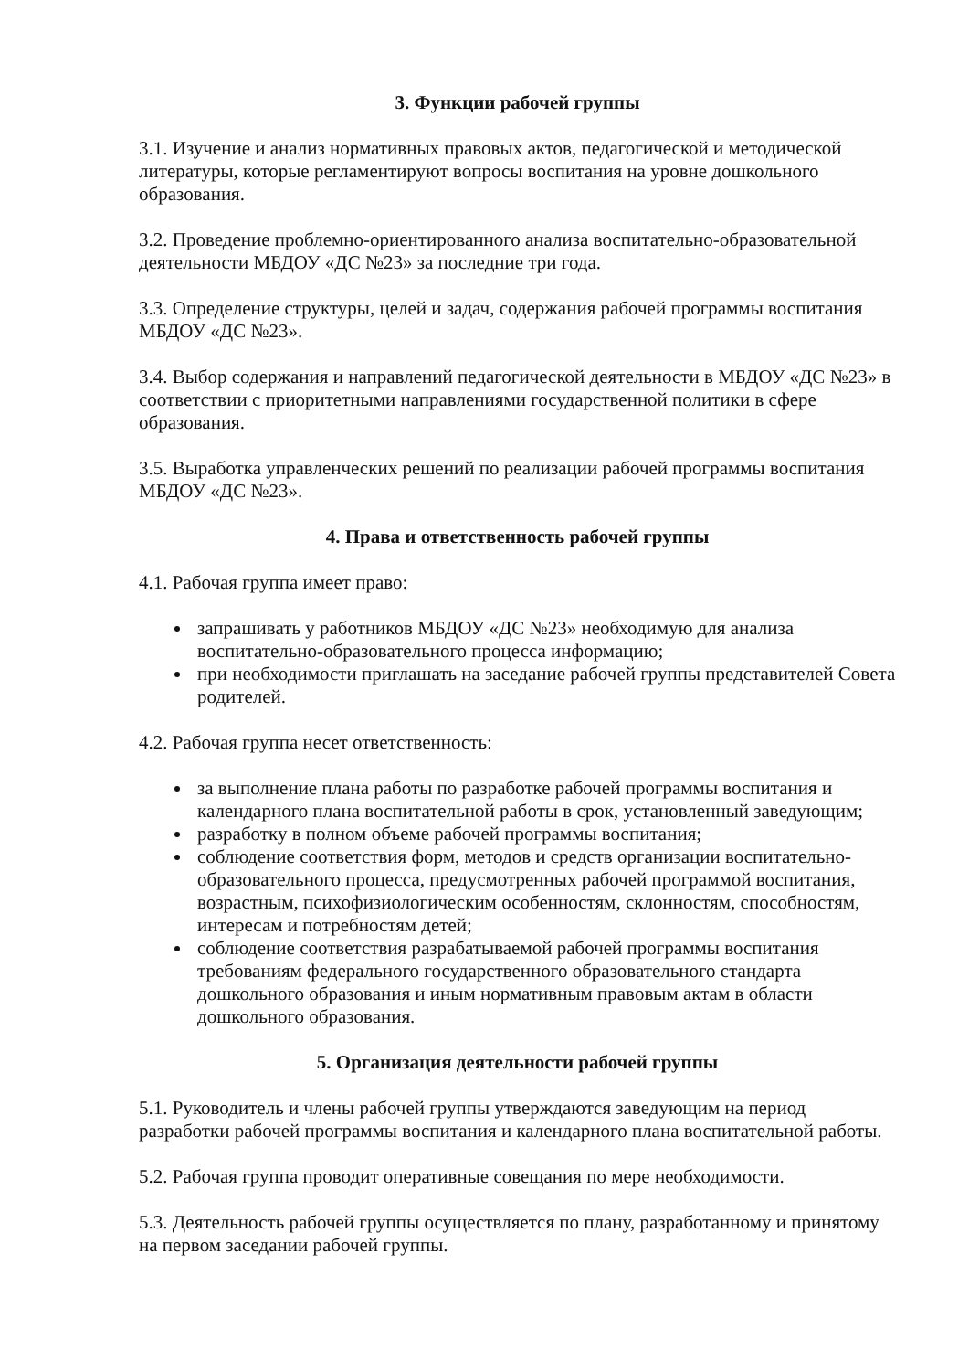3. Функции рабочей группы
3.1. Изучение и анализ нормативных правовых актов, педагогической и методической литературы, которые регламентируют вопросы воспитания на уровне дошкольного образования.
3.2. Проведение проблемно-ориентированного анализа воспитательно-образовательной деятельности МБДОУ «ДС №23» за последние три года.
3.3. Определение структуры, целей и задач, содержания рабочей программы воспитания МБДОУ «ДС №23».
3.4. Выбор содержания и направлений педагогической деятельности в МБДОУ «ДС №23» в соответствии с приоритетными направлениями государственной политики в сфере образования.
3.5. Выработка управленческих решений по реализации рабочей программы воспитания МБДОУ «ДС №23».
4. Права и ответственность рабочей группы
4.1. Рабочая группа имеет право:
запрашивать у работников МБДОУ «ДС №23» необходимую для анализа воспитательно-образовательного процесса информацию;
при необходимости приглашать на заседание рабочей группы представителей Совета родителей.
4.2. Рабочая группа несет ответственность:
за выполнение плана работы по разработке рабочей программы воспитания и календарного плана воспитательной работы в срок, установленный заведующим;
разработку в полном объеме рабочей программы воспитания;
соблюдение соответствия форм, методов и средств организации воспитательно-образовательного процесса, предусмотренных рабочей программой воспитания, возрастным, психофизиологическим особенностям, склонностям, способностям, интересам и потребностям детей;
соблюдение соответствия разрабатываемой рабочей программы воспитания требованиям федерального государственного образовательного стандарта дошкольного образования и иным нормативным правовым актам в области дошкольного образования.
5. Организация деятельности рабочей группы
5.1. Руководитель и члены рабочей группы утверждаются заведующим на период разработки рабочей программы воспитания и календарного плана воспитательной работы.
5.2. Рабочая группа проводит оперативные совещания по мере необходимости.
5.3. Деятельность рабочей группы осуществляется по плану, разработанному и принятому на первом заседании рабочей группы.